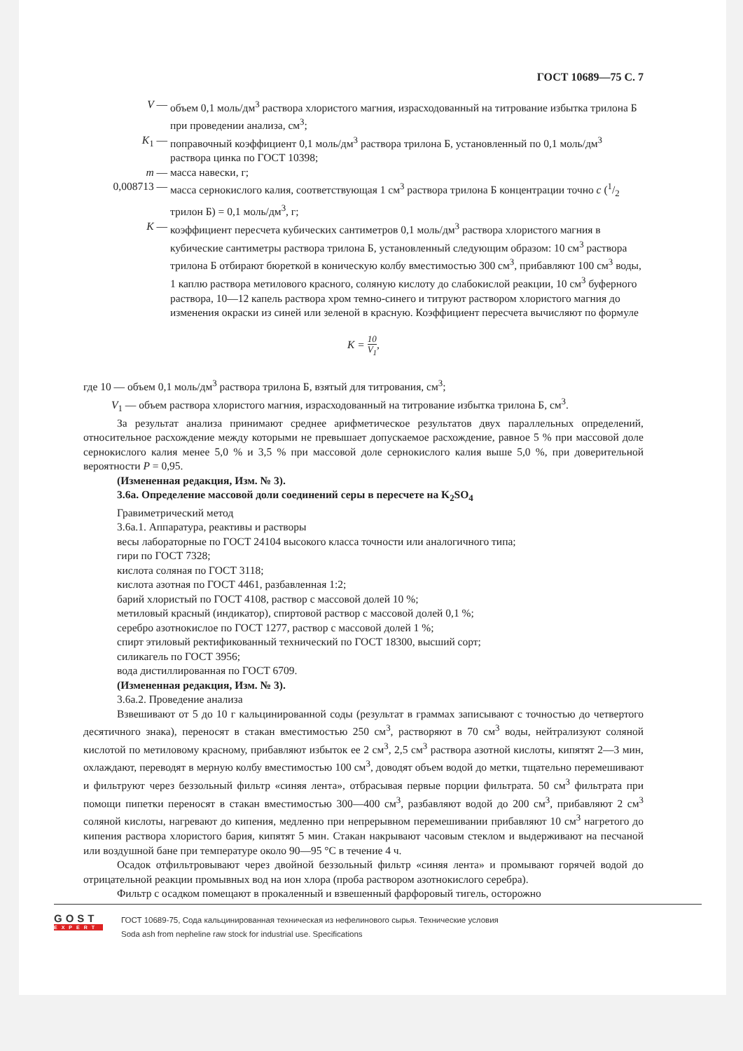ГОСТ 10689—75 С. 7
V — объем 0,1 моль/дм<sup>3</sup> раствора хлористого магния, израсходованный на титрование избытка трилона Б при проведении анализа, см<sup>3</sup>;
K<sub>1</sub> — поправочный коэффициент 0,1 моль/дм<sup>3</sup> раствора трилона Б, установленный по 0,1 моль/дм<sup>3</sup> раствора цинка по ГОСТ 10398;
m — масса навески, г;
0,008713 — масса сернокислого калия, соответствующая 1 см<sup>3</sup> раствора трилона Б концентрации точно c (1/2 трилон Б) = 0,1 моль/дм<sup>3</sup>, г;
K — коэффициент пересчета кубических сантиметров 0,1 моль/дм<sup>3</sup> раствора хлористого магния в кубические сантиметры раствора трилона Б, установленный следующим образом: 10 см<sup>3</sup> раствора трилона Б отбирают бюреткой в коническую колбу вместимостью 300 см<sup>3</sup>, прибавляют 100 см<sup>3</sup> воды, 1 каплю раствора метилового красного, соляную кислоту до слабокислой реакции, 10 см<sup>3</sup> буферного раствора, 10—12 капель раствора хром темно-синего и титруют раствором хлористого магния до изменения окраски из синей или зеленой в красную. Коэффициент пересчета вычисляют по формуле
K = 10 V<sub>1</sub>,
где 10 — объем 0,1 моль/дм<sup>3</sup> раствора трилона Б, взятый для титрования, см<sup>3</sup>;
V<sub>1</sub> — объем раствора хлористого магния, израсходованный на титрование избытка трилона Б, см<sup>3</sup>.
За результат анализа принимают среднее арифметическое результатов двух параллельных определений, относительное расхождение между которыми не превышает допускаемое расхождение, равное 5 % при массовой доле сернокислого калия менее 5,0 % и 3,5 % при массовой доле сернокислого калия выше 5,0 %, при доверительной вероятности P = 0,95.
(Измененная редакция, Изм. № 3).
3.6а. Определение массовой доли соединений серы в пересчете на K<sub>2</sub>SO<sub>4</sub>
Гравиметрический метод
3.6а.1. Аппаратура, реактивы и растворы
весы лабораторные по ГОСТ 24104 высокого класса точности или аналогичного типа;
гири по ГОСТ 7328;
кислота соляная по ГОСТ 3118;
кислота азотная по ГОСТ 4461, разбавленная 1:2;
барий хлористый по ГОСТ 4108, раствор с массовой долей 10 %;
метиловый красный (индикатор), спиртовой раствор с массовой долей 0,1 %;
серебро азотнокислое по ГОСТ 1277, раствор с массовой долей 1 %;
спирт этиловый ректификованный технический по ГОСТ 18300, высший сорт;
силикагель по ГОСТ 3956;
вода дистиллированная по ГОСТ 6709.
(Измененная редакция, Изм. № 3).
3.6а.2. Проведение анализа
Взвешивают от 5 до 10 г кальцинированной соды (результат в граммах записывают с точностью до четвертого десятичного знака), переносят в стакан вместимостью 250 см<sup>3</sup>, растворяют в 70 см<sup>3</sup> воды, нейтрализуют соляной кислотой по метиловому красному, прибавляют избыток ее 2 см<sup>3</sup>, 2,5 см<sup>3</sup> раствора азотной кислоты, кипятят 2—3 мин, охлаждают, переводят в мерную колбу вместимостью 100 см<sup>3</sup>, доводят объем водой до метки, тщательно перемешивают и фильтруют через беззольный фильтр «синяя лента», отбрасывая первые порции фильтрата. 50 см<sup>3</sup> фильтрата при помощи пипетки переносят в стакан вместимостью 300—400 см<sup>3</sup>, разбавляют водой до 200 см<sup>3</sup>, прибавляют 2 см<sup>3</sup> соляной кислоты, нагревают до кипения, медленно при непрерывном перемешивании прибавляют 10 см<sup>3</sup> нагретого до кипения раствора хлористого бария, кипятят 5 мин. Стакан накрывают часовым стеклом и выдерживают на песчаной или воздушной бане при температуре около 90—95 °C в течение 4 ч.
Осадок отфильтровывают через двойной беззольный фильтр «синяя лента» и промывают горячей водой до отрицательной реакции промывных вод на ион хлора (проба раствором азотнокислого серебра).
Фильтр с осадком помещают в прокаленный и взвешенный фарфоровый тигель, осторожно
GOST
EXPERT
ГОСТ 10689-75, Сода кальцинированная техническая из нефелинового сырья. Технические условия
Soda ash from nepheline raw stock for industrial use. Specifications